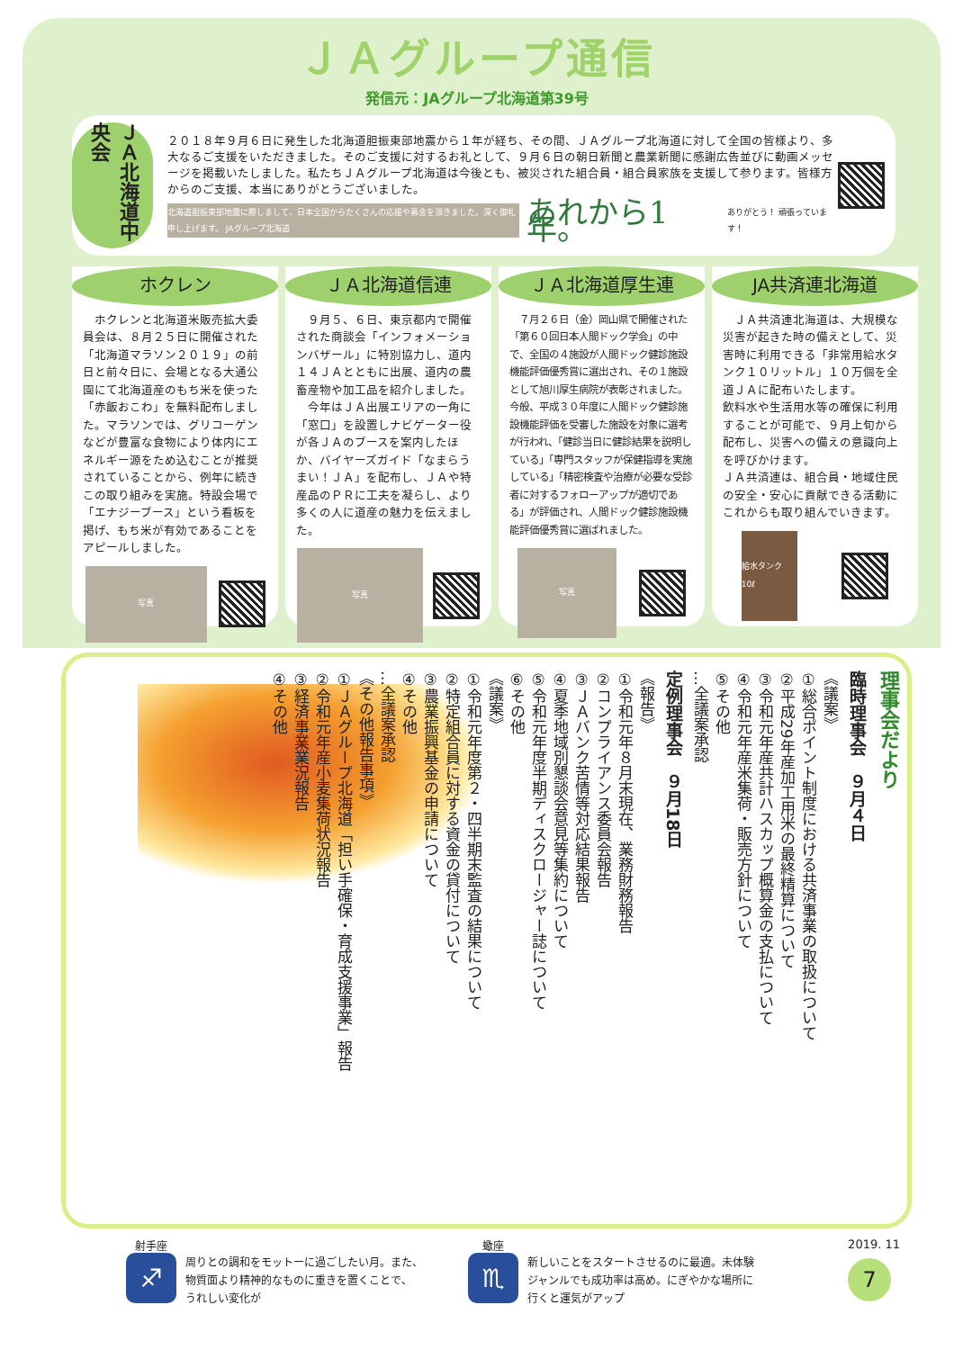ＪＡグループ通信
発信元：JAグループ北海道第39号
ＪＡ北海道中央会
２０１８年９月６日に発生した北海道胆振東部地震から１年が経ち、その間、ＪＡグループ北海道に対して全国の皆様より、多大なるご支援をいただきました。そのご支援に対するお礼として、９月６日の朝日新聞と農業新聞に感謝広告並びに動画メッセージを掲載いたしました。私たちＪＡグループ北海道は今後とも、被災された組合員・組合員家族を支援して参ります。皆様方からのご支援、本当にありがとうございました。
北海道胆振東部地震に際しまして、日本全国からたくさんの応援や募金を頂きました。深く御礼申し上げます。 JAグループ北海道
あれから1年。 ありがとう！ 頑張っています！
ホクレン
　ホクレンと北海道米販売拡大委員会は、８月２５日に開催された「北海道マラソン２０１９」の前日と前々日に、会場となる大通公園にて北海道産のもち米を使った「赤飯おこわ」を無料配布しました。マラソンでは、グリコーゲンなどが豊富な食物により体内にエネルギー源をため込むことが推奨されていることから、例年に続きこの取り組みを実施。特設会場で「エナジーブース」という看板を掲げ、もち米が有効であることをアピールしました。
写真
ＪＡ北海道信連
　９月５、６日、東京都内で開催された商談会「インフォメーションバザール」に特別協力し、道内１４ＪＡとともに出展、道内の農畜産物や加工品を紹介しました。
　今年はＪＡ出展エリアの一角に「窓口」を設置しナビゲーター役が各ＪＡのブースを案内したほか、バイヤーズガイド「なまらうまい！ＪＡ」を配布し、ＪＡや特産品のＰＲに工夫を凝らし、より多くの人に道産の魅力を伝えました。
写真
ＪＡ北海道厚生連
　７月２６日（金）岡山県で開催された「第６０回日本人間ドック学会」の中で、全国の４施設が人間ドック健診施設機能評価優秀賞に選出され、その１施設として旭川厚生病院が表彰されました。今般、平成３０年度に人間ドック健診施設機能評価を受審した施設を対象に選考が行われ、「健診当日に健診結果を説明している」「専門スタッフが保健指導を実施している」「精密検査や治療が必要な受診者に対するフォローアップが適切である」が評価され、人間ドック健診施設機能評価優秀賞に選ばれました。
写真
JA共済連北海道
　ＪＡ共済連北海道は、大規模な災害が起きた時の備えとして、災害時に利用できる「非常用給水タンク１０リットル」１０万個を全道ＪＡに配布いたします。
飲料水や生活用水等の確保に利用することが可能で、９月上旬から配布し、災害への備えの意識向上を呼びかけます。
ＪＡ共済連は、組合員・地域住民の安全・安心に貢献できる活動にこれからも取り組んでいきます。
給水タンク 10ℓ
理事会だより
臨時理事会　９月４日
《議案》
①総合ポイント制度における共済事業の取扱について
②平成29年産加工用米の最終精算について
③令和元年産共計ハスカップ概算金の支払について
④令和元年産米集荷・販売方針について
⑤その他
…全議案承認
定例理事会　９月18日
《報告》
①令和元年８月末現在、業務財務報告
②コンプライアンス委員会報告
③ＪＡバンク苦情等対応結果報告
④夏季地域別懇談会意見等集約について
⑤令和元年度半期ディスクロージャー誌について
⑥その他
《議案》
①令和元年度第２・四半期末監査の結果について
②特定組合員に対する資金の貸付について
③農業振興基金の申請について
④その他
…全議案承認
《その他報告事項》
①ＪＡグループ北海道「担い手確保・育成支援事業」報告
②令和元年産小麦集荷状況報告
③経済事業業況報告
④その他
射手座
♐
周りとの調和をモットーに過ごしたい月。また、
物質面より精神的なものに重きを置くことで、
うれしい変化が
蠍座
♏
新しいことをスタートさせるのに最適。未体験
ジャンルでも成功率は高め。にぎやかな場所に
行くと運気がアップ
2019. 11
7